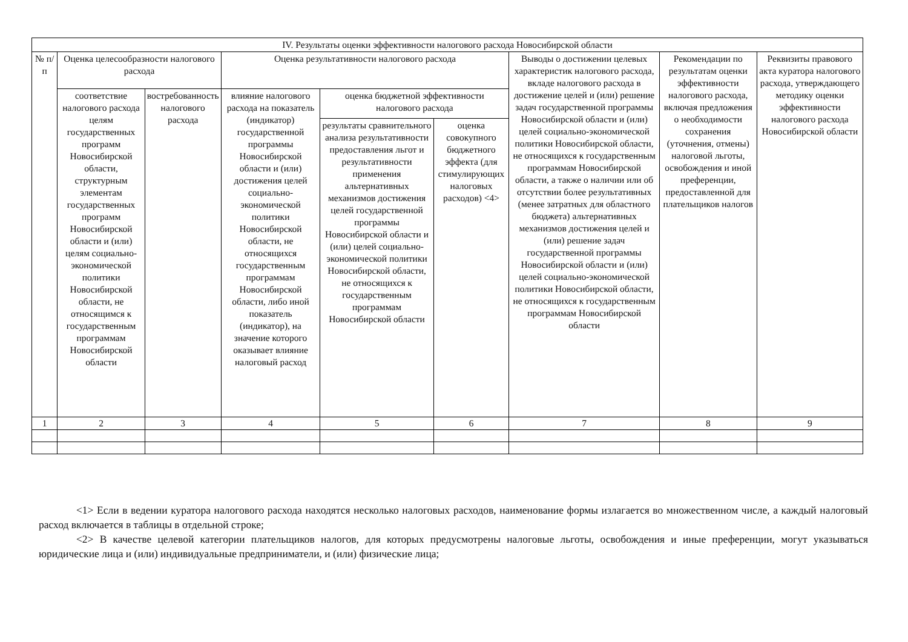| IV. Результаты оценки эффективности налогового расхода Новосибирской области | | | | | | | | |
| --- | --- | --- | --- | --- | --- | --- | --- | --- |
| № п/п | Оценка целесообразности налогового расхода | | Оценка результативности налогового расхода | | | Выводы о достижении целевых характеристик налогового расхода, вкладе налогового расхода в достижение целей и (или) решение задач государственной программы Новосибирской области и (или) целей социально-экономической политики Новосибирской области, не относящихся к государственным программам Новосибирской области, а также о наличии или об отсутствии более результативных (менее затратных для областного бюджета) альтернативных механизмов достижения целей и (или) решение задач государственной программы Новосибирской области и (или) целей социально-экономической политики Новосибирской области, не относящихся к государственным программам Новосибирской области | Рекомендации по результатам оценки эффективности налогового расхода, включая предложения о необходимости сохранения (уточнения, отмены) налоговой льготы, освобождения и иной преференции, предоставленной для плательщиков налогов | Реквизиты правового акта куратора налогового расхода, утверждающего методику оценки эффективности налогового расхода Новосибирской области |
| | соответствие налогового расхода целям государственных программ Новосибирской области, структурным элементам государственных программ Новосибирской области и (или) целям социально-экономической политики Новосибирской области, не относящимся к государственным программам Новосибирской области | востребованность налогового расхода | влияние налогового расхода на показатель (индикатор) государственной программы Новосибирской области и (или) достижения целей социально-экономической политики Новосибирской области, не относящихся государственным программам Новосибирской области, либо иной показатель (индикатор), на значение которого оказывает влияние налоговый расход | оценка бюджетной эффективности налогового расхода | | | | |
| | | | | результаты сравнительного анализа результативности предоставления льгот и результативности применения альтернативных механизмов достижения целей государственной программы Новосибирской области и (или) целей социально-экономической политики Новосибирской области, не относящихся к государственным программам Новосибирской области | оценка совокупного бюджетного эффекта (для стимулирующих налоговых расходов) <4> | | | |
| 1 | 2 | 3 | 4 | 5 | 6 | 7 | 8 | 9 |
<1> Если в ведении куратора налогового расхода находятся несколько налоговых расходов, наименование формы излагается во множественном числе, а каждый налоговый расход включается в таблицы в отдельной строке;
<2> В качестве целевой категории плательщиков налогов, для которых предусмотрены налоговые льготы, освобождения и иные преференции, могут указываться юридические лица и (или) индивидуальные предприниматели, и (или) физические лица;